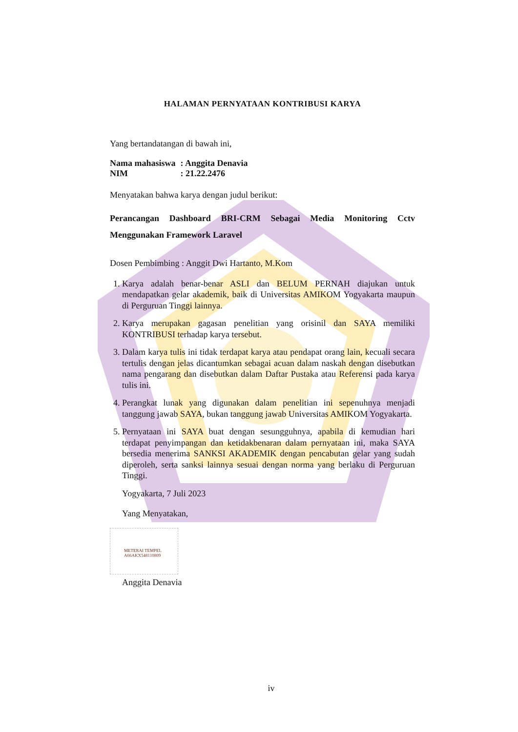HALAMAN PERNYATAAN KONTRIBUSI KARYA
Yang bertandatangan di bawah ini,
| Nama mahasiswa | : Anggita Denavia |
| NIM | : 21.22.2476 |
Menyatakan bahwa karya dengan judul berikut:
Perancangan Dashboard BRI-CRM Sebagai Media Monitoring Cctv Menggunakan Framework Laravel
Dosen Pembimbing : Anggit Dwi Hartanto, M.Kom
1. Karya adalah benar-benar ASLI dan BELUM PERNAH diajukan untuk mendapatkan gelar akademik, baik di Universitas AMIKOM Yogyakarta maupun di Perguruan Tinggi lainnya.
2. Karya merupakan gagasan penelitian yang orisinil dan SAYA memiliki KONTRIBUSI terhadap karya tersebut.
3. Dalam karya tulis ini tidak terdapat karya atau pendapat orang lain, kecuali secara tertulis dengan jelas dicantumkan sebagai acuan dalam naskah dengan disebutkan nama pengarang dan disebutkan dalam Daftar Pustaka atau Referensi pada karya tulis ini.
4. Perangkat lunak yang digunakan dalam penelitian ini sepenuhnya menjadi tanggung jawab SAYA, bukan tanggung jawab Universitas AMIKOM Yogyakarta.
5. Pernyataan ini SAYA buat dengan sesungguhnya, apabila di kemudian hari terdapat penyimpangan dan ketidakbenaran dalam pernyataan ini, maka SAYA bersedia menerima SANKSI AKADEMIK dengan pencabutan gelar yang sudah diperoleh, serta sanksi lainnya sesuai dengan norma yang berlaku di Perguruan Tinggi.
Yogyakarta, 7 Juli 2023
Yang Menyatakan,
METERAI TEMPEL
A66AKX548110809
Anggita Denavia
iv